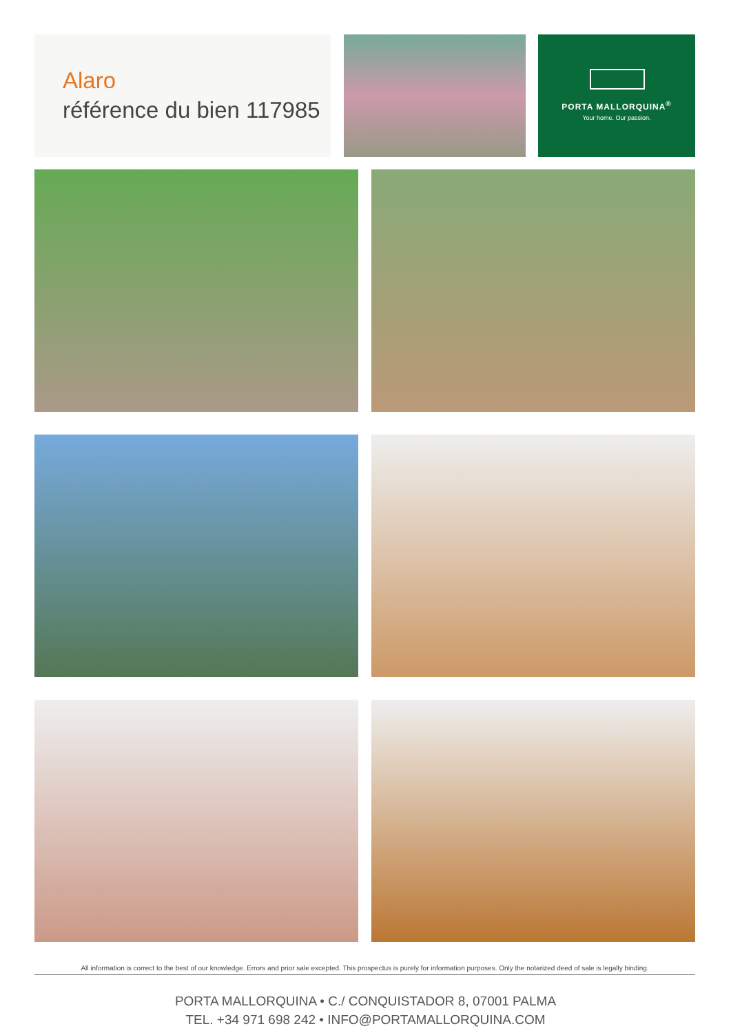Alaro
référence du bien 117985
PORTA MALLORQUINA<sup>®</sup>
Your home. Our passion.
All information is correct to the best of our knowledge. Errors and prior sale excepted. This prospectus is purely for information purposes. Only the notarized deed of sale is legally binding.
PORTA MALLORQUINA • C./ CONQUISTADOR 8, 07001 PALMA
TEL. +34 971 698 242 • INFO@PORTAMALLORQUINA.COM